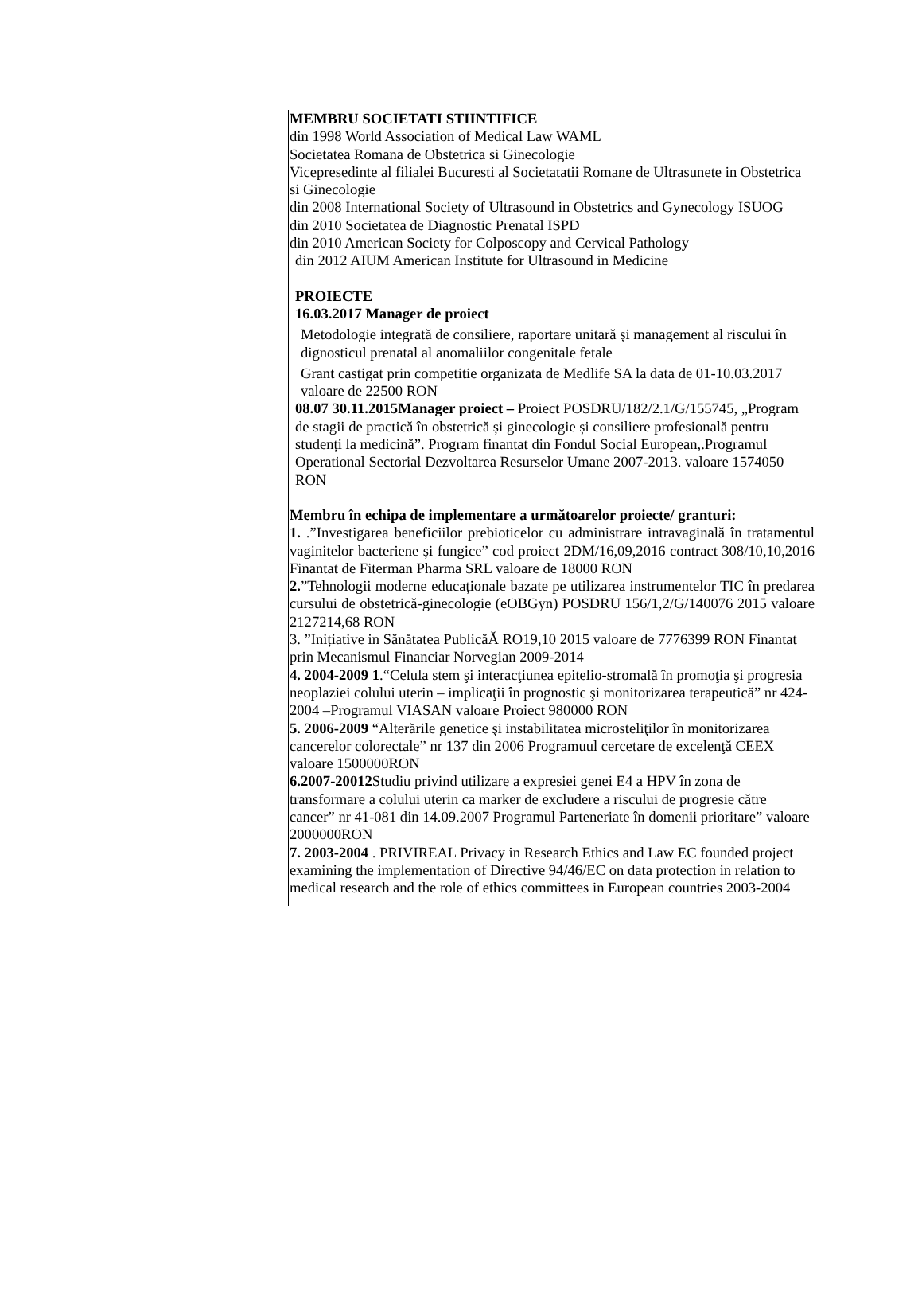MEMBRU SOCIETATI STIINTIFICE
din 1998 World Association of Medical Law WAML
Societatea Romana de Obstetrica si Ginecologie
Vicepresedinte al filialei Bucuresti al Societatatii Romane de Ultrasunete in Obstetrica si Ginecologie
din 2008 International Society of Ultrasound in Obstetrics and Gynecology ISUOG
din 2010 Societatea de Diagnostic Prenatal ISPD
din 2010 American Society for Colposcopy and Cervical Pathology
din 2012 AIUM American Institute for Ultrasound in Medicine
PROIECTE
16.03.2017 Manager de proiect
Metodologie integrată de consiliere, raportare unitară și management al riscului în dignosticul prenatal al anomaliilor congenitale fetale
Grant castigat prin competitie organizata de Medlife SA la data de 01-10.03.2017 valoare de 22500 RON
08.07 30.11.2015Manager proiect – Proiect POSDRU/182/2.1/G/155745, „Program de stagii de practică în obstetrică și ginecologie și consiliere profesională pentru studenți la medicină”. Program finantat din Fondul Social European,.Programul Operational Sectorial Dezvoltarea Resurselor Umane 2007-2013. valoare 1574050 RON
Membru în echipa de implementare a următoarelor proiecte/ granturi:
1. .”Investigarea beneficiilor prebioticelor cu administrare intravaginală în tratamentul vaginitelor bacteriene și fungice” cod proiect 2DM/16,09,2016 contract 308/10,10,2016 Finantat de Fiterman Pharma SRL valoare de 18000 RON
2.”Tehnologii moderne educaționale bazate pe utilizarea instrumentelor TIC în predarea cursului de obstetrică-ginecologie (eOBGyn) POSDRU 156/1,2/G/140076 2015 valoare 2127214,68 RON
3. ”Inițiative in Sănătatea PublicăĂ RO19,10 2015 valoare de 7776399 RON Finantat prin Mecanismul Financiar Norvegian 2009-2014
4. 2004-2009 1.“Celula stem şi interacţiunea epitelio-stromală în promoţia şi progresia neoplaziei colului uterin – implicaţii în prognostic şi monitorizarea terapeutică” nr 424-2004 –Programul VIASAN valoare Proiect 980000 RON
5. 2006-2009 “Alterările genetice şi instabilitatea microsteliţilor în monitorizarea cancerelor colorectale” nr 137 din 2006 Programuul cercetare de excelenţă CEEX valoare 1500000RON
6.2007-20012 Studiu privind utilizare a expresiei genei E4 a HPV în zona de transformare a colului uterin ca marker de excludere a riscului de progresie către cancer” nr 41-081 din 14.09.2007 Programul Parteneriate în domenii prioritare” valoare 2000000RON
7. 2003-2004 . PRIVIREAL Privacy in Research Ethics and Law EC founded project examining the implementation of Directive 94/46/EC on data protection in relation to medical research and the role of ethics committees in European countries 2003-2004